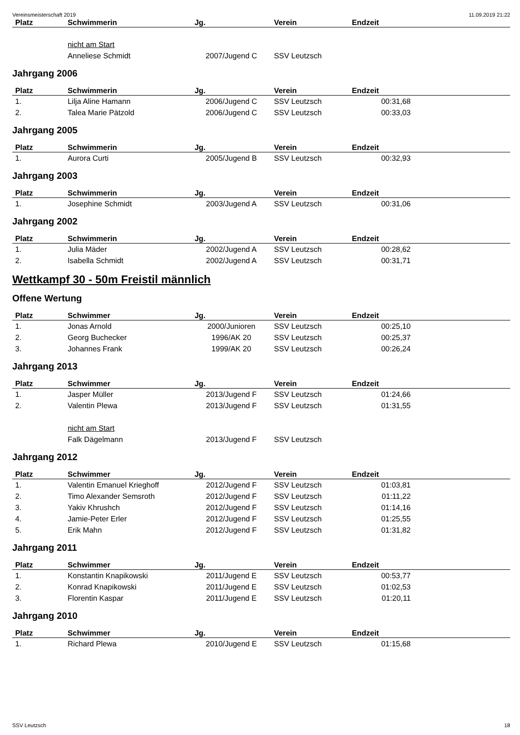Vereinsmeisterschaft 2019 11.09.2019 21:22
| Platz | Schwimmerin | Jg. | Verein | Endzeit | |
| --- | --- | --- | --- | --- | --- |
| | nicht am Start | | | | |
| | Anneliese Schmidt | 2007/Jugend C | SSV Leutzsch | | |
Jahrgang 2006
| Platz | Schwimmerin | Jg. | Verein | Endzeit | |
| --- | --- | --- | --- | --- | --- |
| 1. | Lilja Aline Hamann | 2006/Jugend C | SSV Leutzsch | 00:31,68 | |
| 2. | Talea Marie Pätzold | 2006/Jugend C | SSV Leutzsch | 00:33,03 | |
Jahrgang 2005
| Platz | Schwimmerin | Jg. | Verein | Endzeit | |
| --- | --- | --- | --- | --- | --- |
| 1. | Aurora Curti | 2005/Jugend B | SSV Leutzsch | 00:32,93 | |
Jahrgang 2003
| Platz | Schwimmerin | Jg. | Verein | Endzeit | |
| --- | --- | --- | --- | --- | --- |
| 1. | Josephine Schmidt | 2003/Jugend A | SSV Leutzsch | 00:31,06 | |
Jahrgang 2002
| Platz | Schwimmerin | Jg. | Verein | Endzeit | |
| --- | --- | --- | --- | --- | --- |
| 1. | Julia Mäder | 2002/Jugend A | SSV Leutzsch | 00:28,62 | |
| 2. | Isabella Schmidt | 2002/Jugend A | SSV Leutzsch | 00:31,71 | |
Wettkampf 30 - 50m Freistil männlich
Offene Wertung
| Platz | Schwimmer | Jg. | Verein | Endzeit | |
| --- | --- | --- | --- | --- | --- |
| 1. | Jonas Arnold | 2000/Junioren | SSV Leutzsch | 00:25,10 | |
| 2. | Georg Buchecker | 1996/AK 20 | SSV Leutzsch | 00:25,37 | |
| 3. | Johannes Frank | 1999/AK 20 | SSV Leutzsch | 00:26,24 | |
Jahrgang 2013
| Platz | Schwimmer | Jg. | Verein | Endzeit | |
| --- | --- | --- | --- | --- | --- |
| 1. | Jasper Müller | 2013/Jugend F | SSV Leutzsch | 01:24,66 | |
| 2. | Valentin Plewa | 2013/Jugend F | SSV Leutzsch | 01:31,55 | |
| | nicht am Start | | | | |
| | Falk Dägelmann | 2013/Jugend F | SSV Leutzsch | | |
Jahrgang 2012
| Platz | Schwimmer | Jg. | Verein | Endzeit | |
| --- | --- | --- | --- | --- | --- |
| 1. | Valentin Emanuel Krieghoff | 2012/Jugend F | SSV Leutzsch | 01:03,81 | |
| 2. | Timo Alexander Semsroth | 2012/Jugend F | SSV Leutzsch | 01:11,22 | |
| 3. | Yakiv Khrushch | 2012/Jugend F | SSV Leutzsch | 01:14,16 | |
| 4. | Jamie-Peter Erler | 2012/Jugend F | SSV Leutzsch | 01:25,55 | |
| 5. | Erik Mahn | 2012/Jugend F | SSV Leutzsch | 01:31,82 | |
Jahrgang 2011
| Platz | Schwimmer | Jg. | Verein | Endzeit | |
| --- | --- | --- | --- | --- | --- |
| 1. | Konstantin Knapikowski | 2011/Jugend E | SSV Leutzsch | 00:53,77 | |
| 2. | Konrad Knapikowski | 2011/Jugend E | SSV Leutzsch | 01:02,53 | |
| 3. | Florentin Kaspar | 2011/Jugend E | SSV Leutzsch | 01:20,11 | |
Jahrgang 2010
| Platz | Schwimmer | Jg. | Verein | Endzeit | |
| --- | --- | --- | --- | --- | --- |
| 1. | Richard Plewa | 2010/Jugend E | SSV Leutzsch | 01:15,68 | |
SSV Leutzsch 18